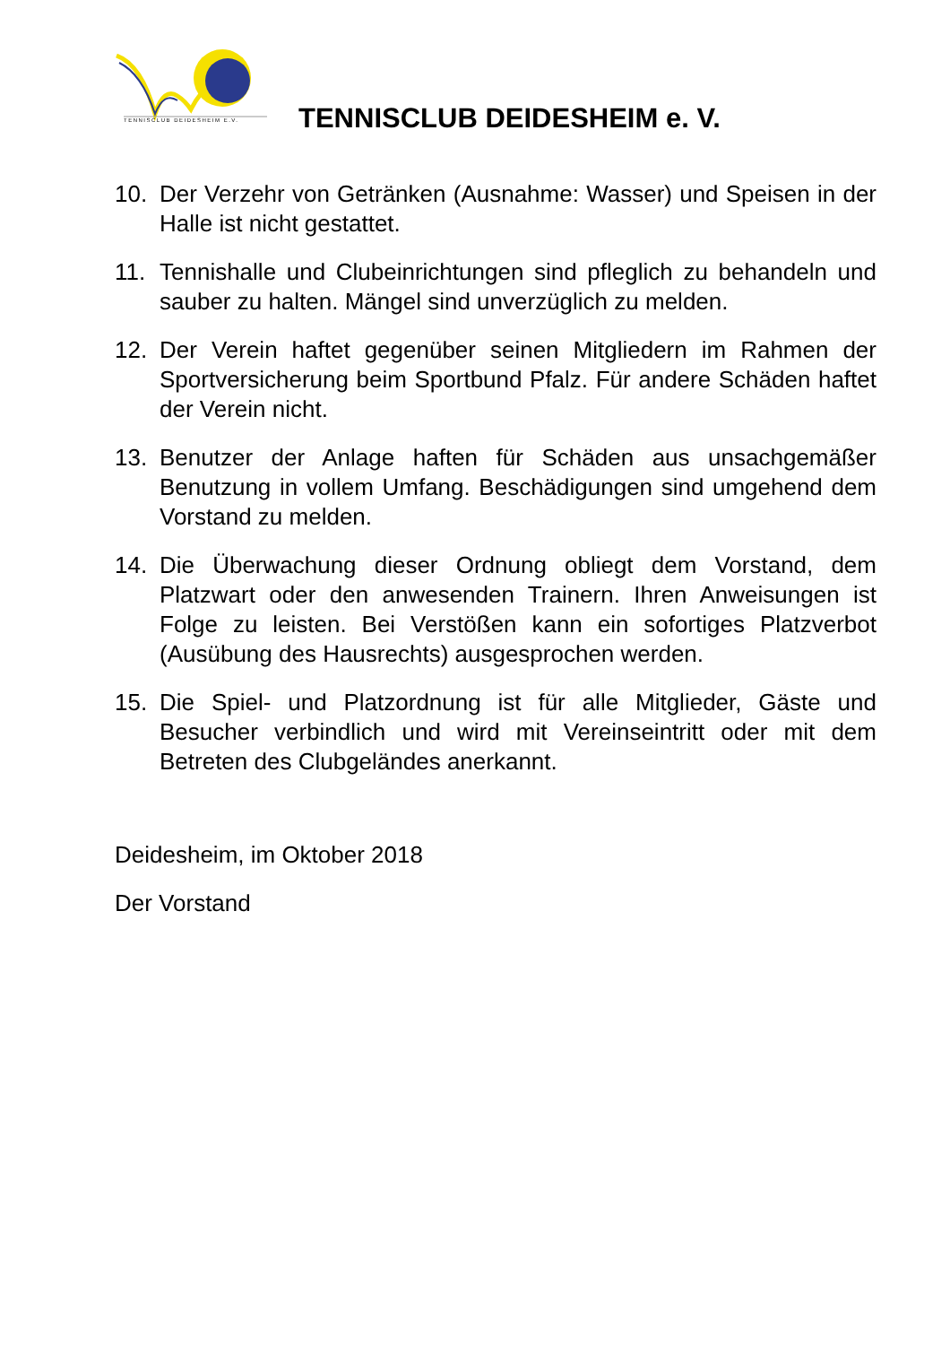TENNISCLUB DEIDESHEIM E.V. TENNISCLUB DEIDESHEIM e. V.
10. Der Verzehr von Getränken (Ausnahme: Wasser) und Speisen in der Halle ist nicht gestattet.
11. Tennishalle und Clubeinrichtungen sind pfleglich zu behandeln und sauber zu halten. Mängel sind unverzüglich zu melden.
12. Der Verein haftet gegenüber seinen Mitgliedern im Rahmen der Sportversicherung beim Sportbund Pfalz. Für andere Schäden haftet der Verein nicht.
13. Benutzer der Anlage haften für Schäden aus unsachgemäßer Benutzung in vollem Umfang. Beschädigungen sind umgehend dem Vorstand zu melden.
14. Die Überwachung dieser Ordnung obliegt dem Vorstand, dem Platzwart oder den anwesenden Trainern. Ihren Anweisungen ist Folge zu leisten. Bei Verstößen kann ein sofortiges Platzverbot (Ausübung des Hausrechts) ausgesprochen werden.
15. Die Spiel- und Platzordnung ist für alle Mitglieder, Gäste und Besucher verbindlich und wird mit Vereinseintritt oder mit dem Betreten des Clubgeländes anerkannt.
Deidesheim, im Oktober 2018
Der Vorstand